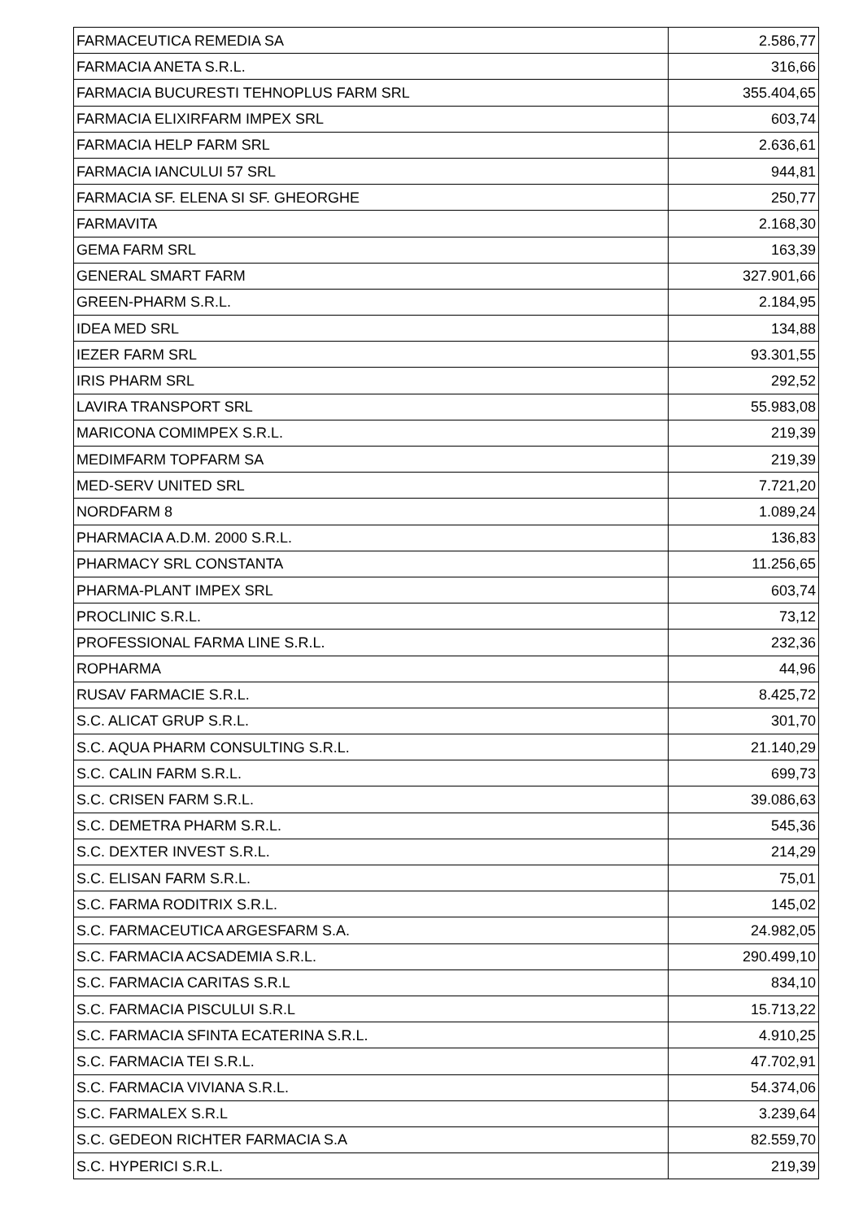| FARMACEUTICA REMEDIA SA | 2.586,77 |
| FARMACIA ANETA S.R.L. | 316,66 |
| FARMACIA BUCURESTI TEHNOPLUS FARM SRL | 355.404,65 |
| FARMACIA ELIXIRFARM IMPEX SRL | 603,74 |
| FARMACIA HELP FARM SRL | 2.636,61 |
| FARMACIA IANCULUI 57 SRL | 944,81 |
| FARMACIA SF. ELENA SI SF. GHEORGHE | 250,77 |
| FARMAVITA | 2.168,30 |
| GEMA FARM SRL | 163,39 |
| GENERAL SMART FARM | 327.901,66 |
| GREEN-PHARM S.R.L. | 2.184,95 |
| IDEA MED SRL | 134,88 |
| IEZER FARM SRL | 93.301,55 |
| IRIS PHARM SRL | 292,52 |
| LAVIRA TRANSPORT SRL | 55.983,08 |
| MARICONA COMIMPEX S.R.L. | 219,39 |
| MEDIMFARM TOPFARM SA | 219,39 |
| MED-SERV UNITED SRL | 7.721,20 |
| NORDFARM 8 | 1.089,24 |
| PHARMACIA A.D.M. 2000 S.R.L. | 136,83 |
| PHARMACY SRL CONSTANTA | 11.256,65 |
| PHARMA-PLANT IMPEX SRL | 603,74 |
| PROCLINIC S.R.L. | 73,12 |
| PROFESSIONAL FARMA LINE S.R.L. | 232,36 |
| ROPHARMA | 44,96 |
| RUSAV FARMACIE S.R.L. | 8.425,72 |
| S.C. ALICAT GRUP S.R.L. | 301,70 |
| S.C. AQUA PHARM CONSULTING S.R.L. | 21.140,29 |
| S.C. CALIN FARM S.R.L. | 699,73 |
| S.C. CRISEN FARM S.R.L. | 39.086,63 |
| S.C. DEMETRA PHARM S.R.L. | 545,36 |
| S.C. DEXTER INVEST S.R.L. | 214,29 |
| S.C. ELISAN FARM S.R.L. | 75,01 |
| S.C. FARMA RODITRIX S.R.L. | 145,02 |
| S.C. FARMACEUTICA ARGESFARM S.A. | 24.982,05 |
| S.C. FARMACIA ACSADEMIA S.R.L. | 290.499,10 |
| S.C. FARMACIA CARITAS S.R.L | 834,10 |
| S.C. FARMACIA PISCULUI S.R.L | 15.713,22 |
| S.C. FARMACIA SFINTA ECATERINA S.R.L. | 4.910,25 |
| S.C. FARMACIA TEI S.R.L. | 47.702,91 |
| S.C. FARMACIA VIVIANA S.R.L. | 54.374,06 |
| S.C. FARMALEX S.R.L | 3.239,64 |
| S.C. GEDEON RICHTER FARMACIA S.A | 82.559,70 |
| S.C. HYPERICI S.R.L. | 219,39 |